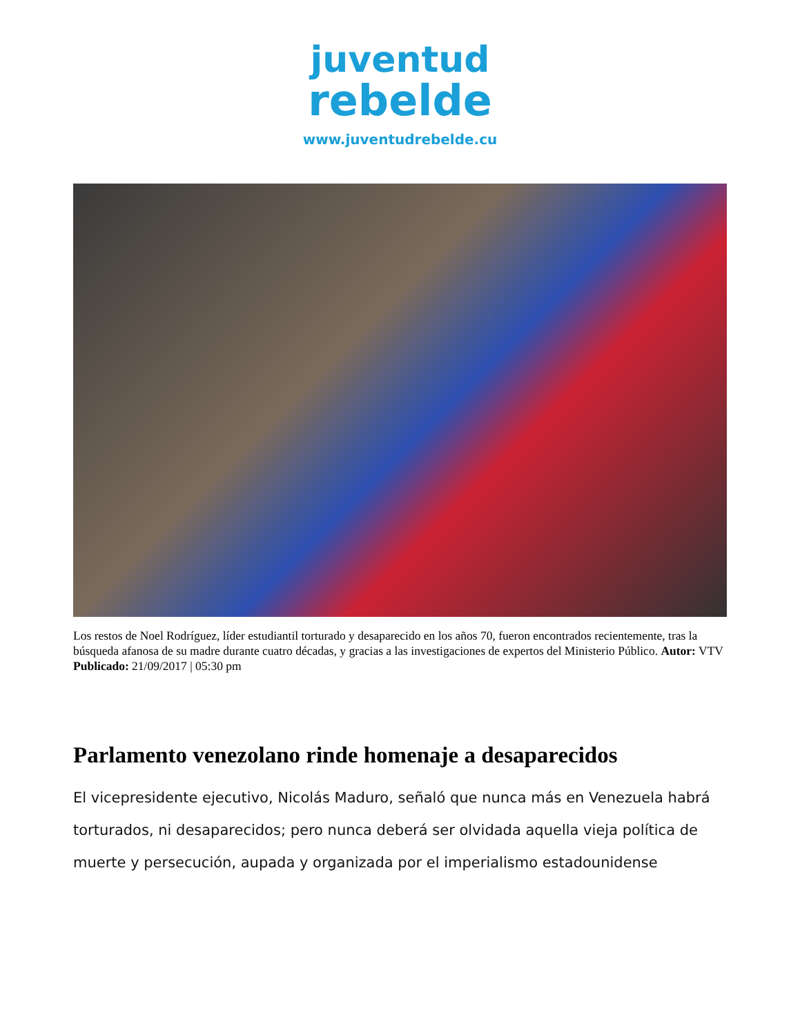juventud
rebelde
www.juventudrebelde.cu
Los restos de Noel Rodríguez, líder estudiantil torturado y desaparecido en los años 70, fueron encontrados recientemente, tras la búsqueda afanosa de su madre durante cuatro décadas, y gracias a las investigaciones de expertos del Ministerio Público. Autor: VTV Publicado: 21/09/2017 | 05:30 pm
Parlamento venezolano rinde homenaje a desaparecidos
El vicepresidente ejecutivo, Nicolás Maduro, señaló que nunca más en Venezuela habrá torturados, ni desaparecidos; pero nunca deberá ser olvidada aquella vieja política de muerte y persecución, aupada y organizada por el imperialismo estadounidense